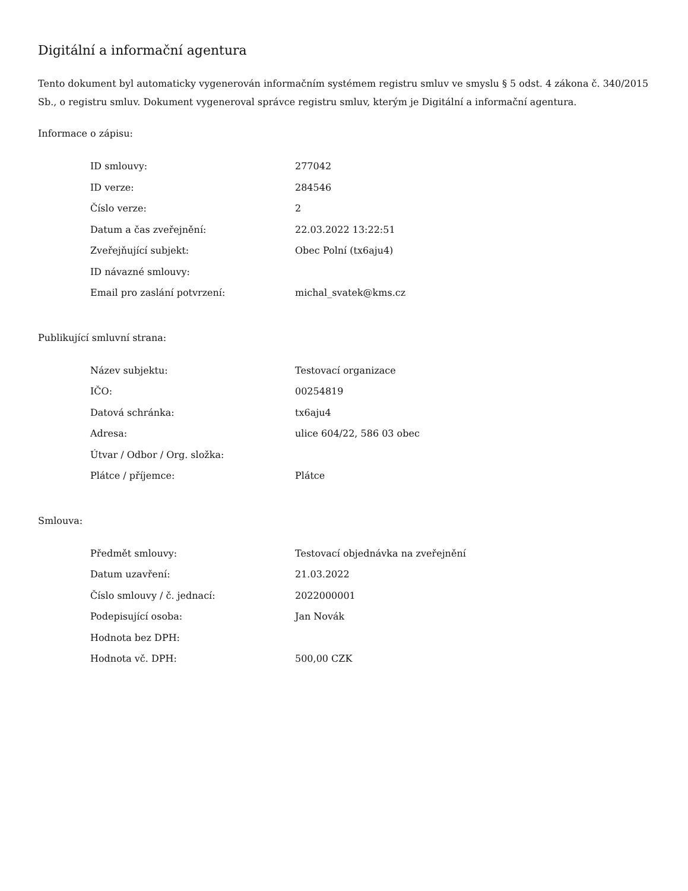Digitální a informační agentura
Tento dokument byl automaticky vygenerován informačním systémem registru smluv ve smyslu § 5 odst. 4 zákona č. 340/2015 Sb., o registru smluv. Dokument vygeneroval správce registru smluv, kterým je Digitální a informační agentura.
Informace o zápisu:
| ID smlouvy: | 277042 |
| ID verze: | 284546 |
| Číslo verze: | 2 |
| Datum a čas zveřejnění: | 22.03.2022 13:22:51 |
| Zveřejňující subjekt: | Obec Polní (tx6aju4) |
| ID návazné smlouvy: | |
| Email pro zaslání potvrzení: | michal_svatek@kms.cz |
Publikující smluvní strana:
| Název subjektu: | Testovací organizace |
| IČO: | 00254819 |
| Datová schránka: | tx6aju4 |
| Adresa: | ulice 604/22, 586 03 obec |
| Útvar / Odbor / Org. složka: | |
| Plátce / příjemce: | Plátce |
Smlouva:
| Předmět smlouvy: | Testovací objednávka na zveřejnění |
| Datum uzavření: | 21.03.2022 |
| Číslo smlouvy / č. jednací: | 2022000001 |
| Podepisující osoba: | Jan Novák |
| Hodnota bez DPH: | |
| Hodnota vč. DPH: | 500,00 CZK |